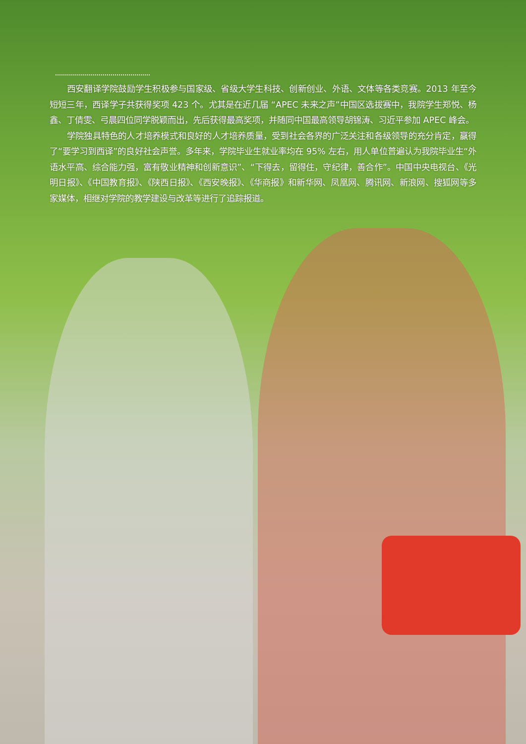西安翻译学院鼓励学生积极参与国家级、省级大学生科技、创新创业、外语、文体等各类竞赛。2013 年至今短短三年，西译学子共获得奖项 423 个。尤其是在近几届 “APEC 未来之声”中国区选拔赛中，我院学生郑悦、杨鑫、丁倩雯、弓晨四位同学脱颖而出，先后获得最高奖项，并随同中国最高领导胡锦涛、习近平参加 APEC 峰会。
学院独具特色的人才培养模式和良好的人才培养质量，受到社会各界的广泛关注和各级领导的充分肯定，赢得了“要学习到西译”的良好社会声誉。多年来，学院毕业生就业率均在 95% 左右，用人单位普遍认为我院毕业生“外语水平高、综合能力强，富有敬业精神和创新意识”、“下得去，留得住，守纪律，善合作”。中国中央电视台、《光明日报》、《中国教育报》、《陕西日报》、《西安晚报》、《华商报》和新华网、凤凰网、腾讯网、新浪网、搜狐网等多家媒体，相继对学院的教学建设与改革等进行了追踪报道。